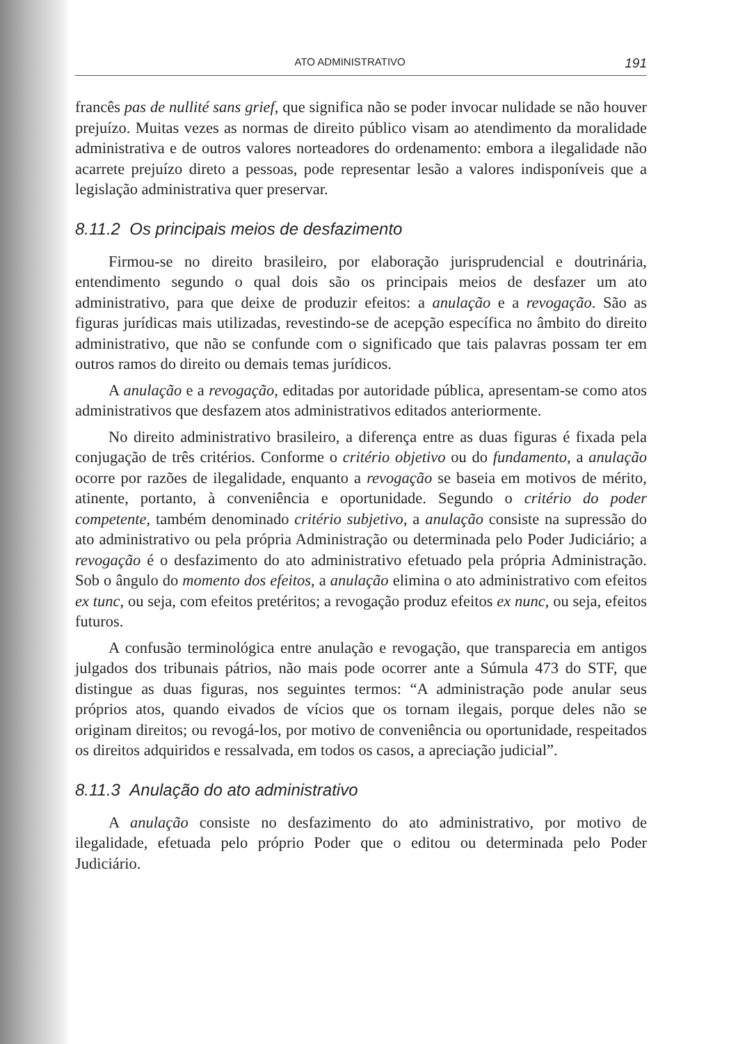ATO ADMINISTRATIVO 191
francês pas de nullité sans grief, que significa não se poder invocar nulidade se não houver prejuízo. Muitas vezes as normas de direito público visam ao atendimento da moralidade administrativa e de outros valores norteadores do ordenamento: embora a ilegalidade não acarrete prejuízo direto a pessoas, pode representar lesão a valores indisponíveis que a legislação administrativa quer preservar.
8.11.2 Os principais meios de desfazimento
Firmou-se no direito brasileiro, por elaboração jurisprudencial e doutrinária, entendimento segundo o qual dois são os principais meios de desfazer um ato administrativo, para que deixe de produzir efeitos: a anulação e a revogação. São as figuras jurídicas mais utilizadas, revestindo-se de acepção específica no âmbito do direito administrativo, que não se confunde com o significado que tais palavras possam ter em outros ramos do direito ou demais temas jurídicos.
A anulação e a revogação, editadas por autoridade pública, apresentam-se como atos administrativos que desfazem atos administrativos editados anteriormente.
No direito administrativo brasileiro, a diferença entre as duas figuras é fixada pela conjugação de três critérios. Conforme o critério objetivo ou do fundamento, a anulação ocorre por razões de ilegalidade, enquanto a revogação se baseia em motivos de mérito, atinente, portanto, à conveniência e oportunidade. Segundo o critério do poder competente, também denominado critério subjetivo, a anulação consiste na supressão do ato administrativo ou pela própria Administração ou determinada pelo Poder Judiciário; a revogação é o desfazimento do ato administrativo efetuado pela própria Administração. Sob o ângulo do momento dos efeitos, a anulação elimina o ato administrativo com efeitos ex tunc, ou seja, com efeitos pretéritos; a revogação produz efeitos ex nunc, ou seja, efeitos futuros.
A confusão terminológica entre anulação e revogação, que transparecia em antigos julgados dos tribunais pátrios, não mais pode ocorrer ante a Súmula 473 do STF, que distingue as duas figuras, nos seguintes termos: “A administração pode anular seus próprios atos, quando eivados de vícios que os tornam ilegais, porque deles não se originam direitos; ou revogá-los, por motivo de conveniência ou oportunidade, respeitados os direitos adquiridos e ressalvada, em todos os casos, a apreciação judicial”.
8.11.3 Anulação do ato administrativo
A anulação consiste no desfazimento do ato administrativo, por motivo de ilegalidade, efetuada pelo próprio Poder que o editou ou determinada pelo Poder Judiciário.